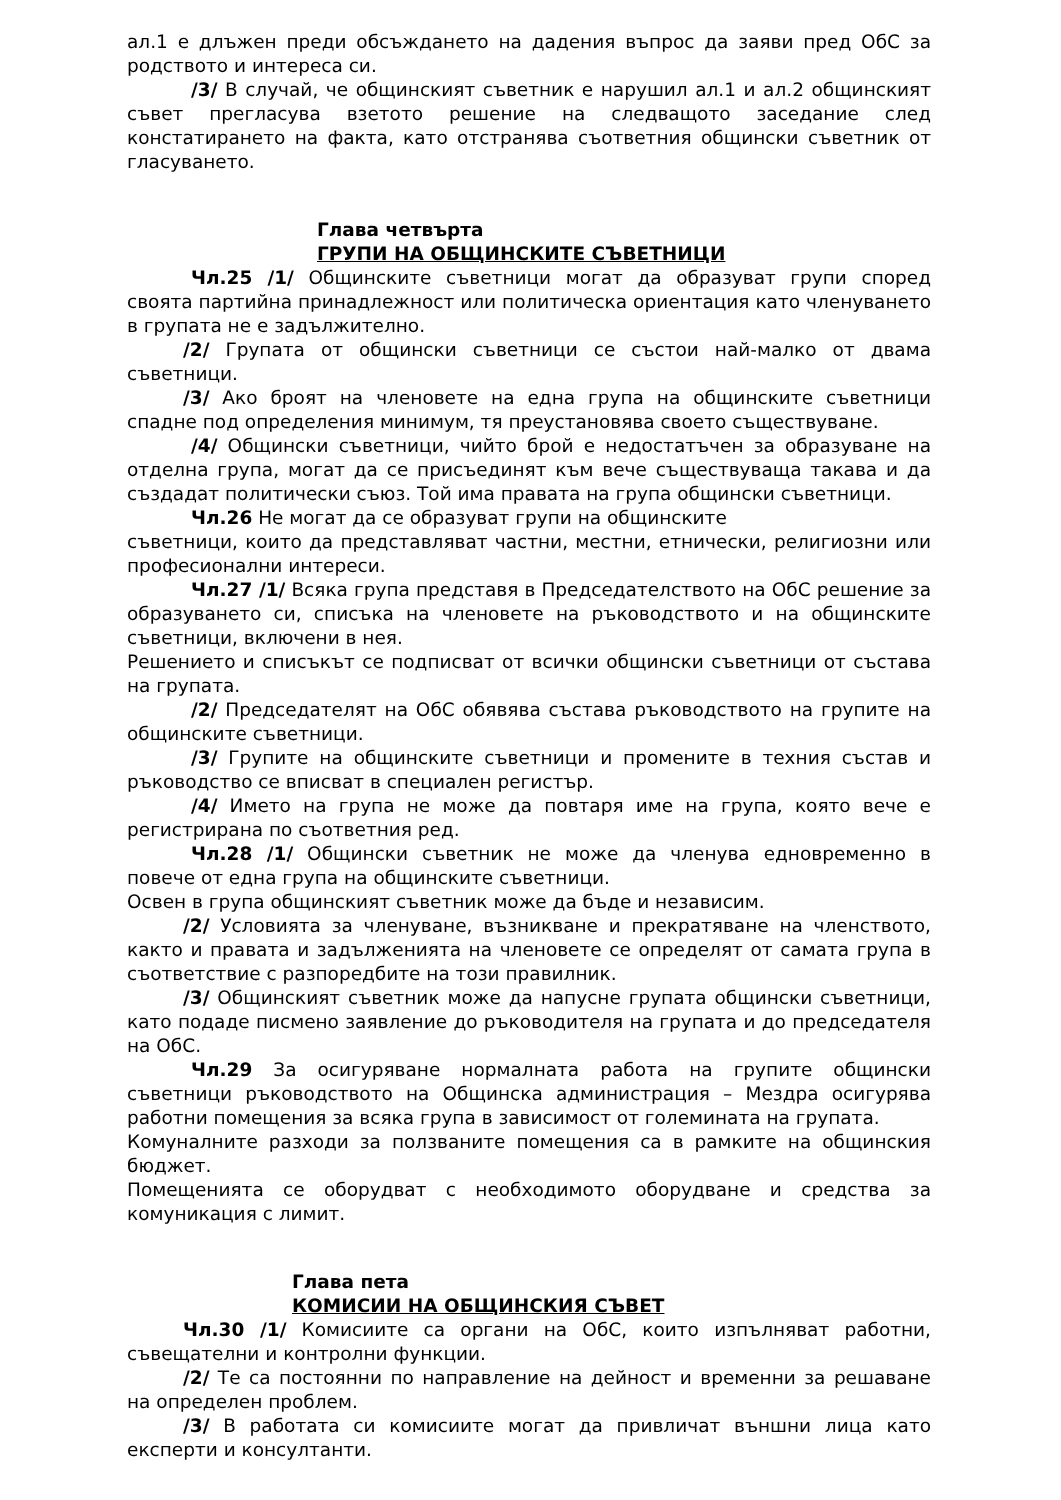ал.1 е длъжен преди обсъждането на дадения въпрос да заяви пред ОбС за родството и интереса си.
/3/ В случай, че общинският съветник е нарушил ал.1 и ал.2 общинският съвет прегласува взетото решение на следващото заседание след констатирането на факта, като отстранява съответния общински съветник от гласуването.
Глава четвърта
ГРУПИ НА ОБЩИНСКИТЕ СЪВЕТНИЦИ
Чл.25 /1/ Общинските съветници могат да образуват групи според своята партийна принадлежност или политическа ориентация като членуването в групата не е задължително.
/2/ Групата от общински съветници се състои най-малко от двама съветници.
/3/ Ако броят на членовете на една група на общинските съветници спадне под определения минимум, тя преустановява своето съществуване.
/4/ Общински съветници, чийто брой е недостатъчен за образуване на отделна група, могат да се присъединят към вече съществуваща такава и да създадат политически съюз. Той има правата на група общински съветници.
Чл.26 Не могат да се образуват групи на общинските
съветници, които да представляват частни, местни, етнически, религиозни или професионални интереси.
Чл.27 /1/ Всяка група представя в Председателството на ОбС решение за образуването си, списъка на членовете на ръководството и на общинските съветници, включени в нея.
Решението и списъкът се подписват от всички общински съветници от състава на групата.
/2/ Председателят на ОбС обявява състава ръководството на групите на общинските съветници.
/3/ Групите на общинските съветници и промените в техния състав и ръководство се вписват в специален регистър.
/4/ Името на група не може да повтаря име на група, която вече е регистрирана по съответния ред.
Чл.28 /1/ Общински съветник не може да членува едновременно в повече от една група на общинските съветници.
Освен в група общинският съветник може да бъде и независим.
/2/ Условията за членуване, възникване и прекратяване на членството, както и правата и задълженията на членовете се определят от самата група в съответствие с разпоредбите на този правилник.
/3/ Общинският съветник може да напусне групата общински съветници, като подаде писмено заявление до ръководителя на групата и до председателя на ОбС.
Чл.29 За осигуряване нормалната работа на групите общински съветници ръководството на Общинска администрация – Мездра осигурява работни помещения за всяка група в зависимост от големината на групата.
Комуналните разходи за ползваните помещения са в рамките на общинския бюджет.
Помещенията се оборудват с необходимото оборудване и средства за комуникация с лимит.
Глава пета
КОМИСИИ НА ОБЩИНСКИЯ СЪВЕТ
Чл.30 /1/ Комисиите са органи на ОбС, които изпълняват работни, съвещателни и контролни функции.
/2/ Те са постоянни по направление на дейност и временни за решаване на определен проблем.
/3/ В работата си комисиите могат да привличат външни лица като експерти и консултанти.